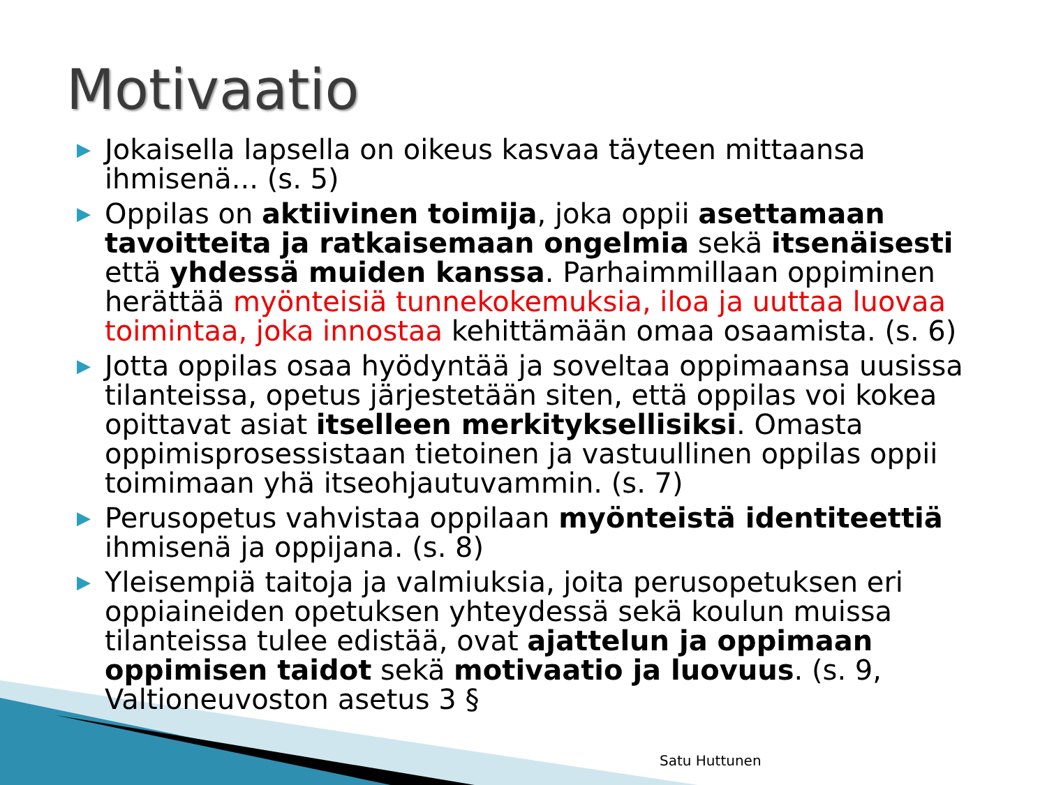Motivaatio
▶ Jokaisella lapsella on oikeus kasvaa täyteen mittaansa ihmisenä... (s. 5)
▶ Oppilas on aktiivinen toimija, joka oppii asettamaan tavoitteita ja ratkaisemaan ongelmia sekä itsenäisesti että yhdessä muiden kanssa. Parhaimmillaan oppiminen herättää myönteisiä tunnekokemuksia, iloa ja uuttaa luovaa toimintaa, joka innostaa kehittämään omaa osaamista. (s. 6)
▶ Jotta oppilas osaa hyödyntää ja soveltaa oppimaansa uusissa tilanteissa, opetus järjestetään siten, että oppilas voi kokea opittavat asiat itselleen merkityksellisiksi. Omasta oppimisprosessistaan tietoinen ja vastuullinen oppilas oppii toimimaan yhä itseohjautuvammin. (s. 7)
▶ Perusopetus vahvistaa oppilaan myönteistä identiteettiä ihmisenä ja oppijana. (s. 8)
▶ Yleisempiä taitoja ja valmiuksia, joita perusopetuksen eri oppiaineiden opetuksen yhteydessä sekä koulun muissa tilanteissa tulee edistää, ovat ajattelun ja oppimaan oppimisen taidot sekä motivaatio ja luovuus. (s. 9, Valtioneuvoston asetus 3 §
Satu Huttunen